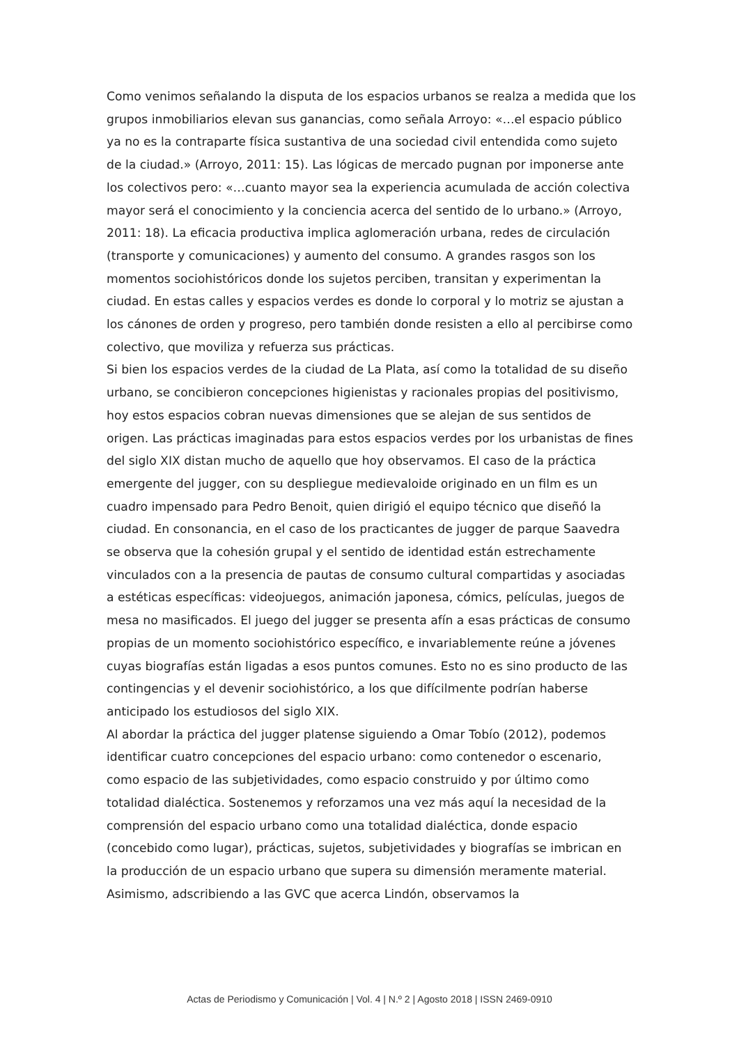Como venimos señalando la disputa de los espacios urbanos se realza a medida que los grupos inmobiliarios elevan sus ganancias, como señala Arroyo: «…el espacio público ya no es la contraparte física sustantiva de una sociedad civil entendida como sujeto de la ciudad.» (Arroyo, 2011: 15). Las lógicas de mercado pugnan por imponerse ante los colectivos pero: «…cuanto mayor sea la experiencia acumulada de acción colectiva mayor será el conocimiento y la conciencia acerca del sentido de lo urbano.» (Arroyo, 2011: 18). La eficacia productiva implica aglomeración urbana, redes de circulación (transporte y comunicaciones) y aumento del consumo. A grandes rasgos son los momentos sociohistóricos donde los sujetos perciben, transitan y experimentan la ciudad. En estas calles y espacios verdes es donde lo corporal y lo motriz se ajustan a los cánones de orden y progreso, pero también donde resisten a ello al percibirse como colectivo, que moviliza y refuerza sus prácticas.
Si bien los espacios verdes de la ciudad de La Plata, así como la totalidad de su diseño urbano, se concibieron concepciones higienistas y racionales propias del positivismo, hoy estos espacios cobran nuevas dimensiones que se alejan de sus sentidos de origen. Las prácticas imaginadas para estos espacios verdes por los urbanistas de fines del siglo XIX distan mucho de aquello que hoy observamos. El caso de la práctica emergente del jugger, con su despliegue medievaloide originado en un film es un cuadro impensado para Pedro Benoit, quien dirigió el equipo técnico que diseñó la ciudad. En consonancia, en el caso de los practicantes de jugger de parque Saavedra se observa que la cohesión grupal y el sentido de identidad están estrechamente vinculados con a la presencia de pautas de consumo cultural compartidas y asociadas a estéticas específicas: videojuegos, animación japonesa, cómics, películas, juegos de mesa no masificados. El juego del jugger se presenta afín a esas prácticas de consumo propias de un momento sociohistórico específico, e invariablemente reúne a jóvenes cuyas biografías están ligadas a esos puntos comunes. Esto no es sino producto de las contingencias y el devenir sociohistórico, a los que difícilmente podrían haberse anticipado los estudiosos del siglo XIX.
Al abordar la práctica del jugger platense siguiendo a Omar Tobío (2012), podemos identificar cuatro concepciones del espacio urbano: como contenedor o escenario, como espacio de las subjetividades, como espacio construido y por último como totalidad dialéctica. Sostenemos y reforzamos una vez más aquí la necesidad de la comprensión del espacio urbano como una totalidad dialéctica, donde espacio (concebido como lugar), prácticas, sujetos, subjetividades y biografías se imbrican en la producción de un espacio urbano que supera su dimensión meramente material. Asimismo, adscribiendo a las GVC que acerca Lindón, observamos la
Actas de Periodismo y Comunicación | Vol. 4 | N.º 2 | Agosto 2018 | ISSN 2469-0910